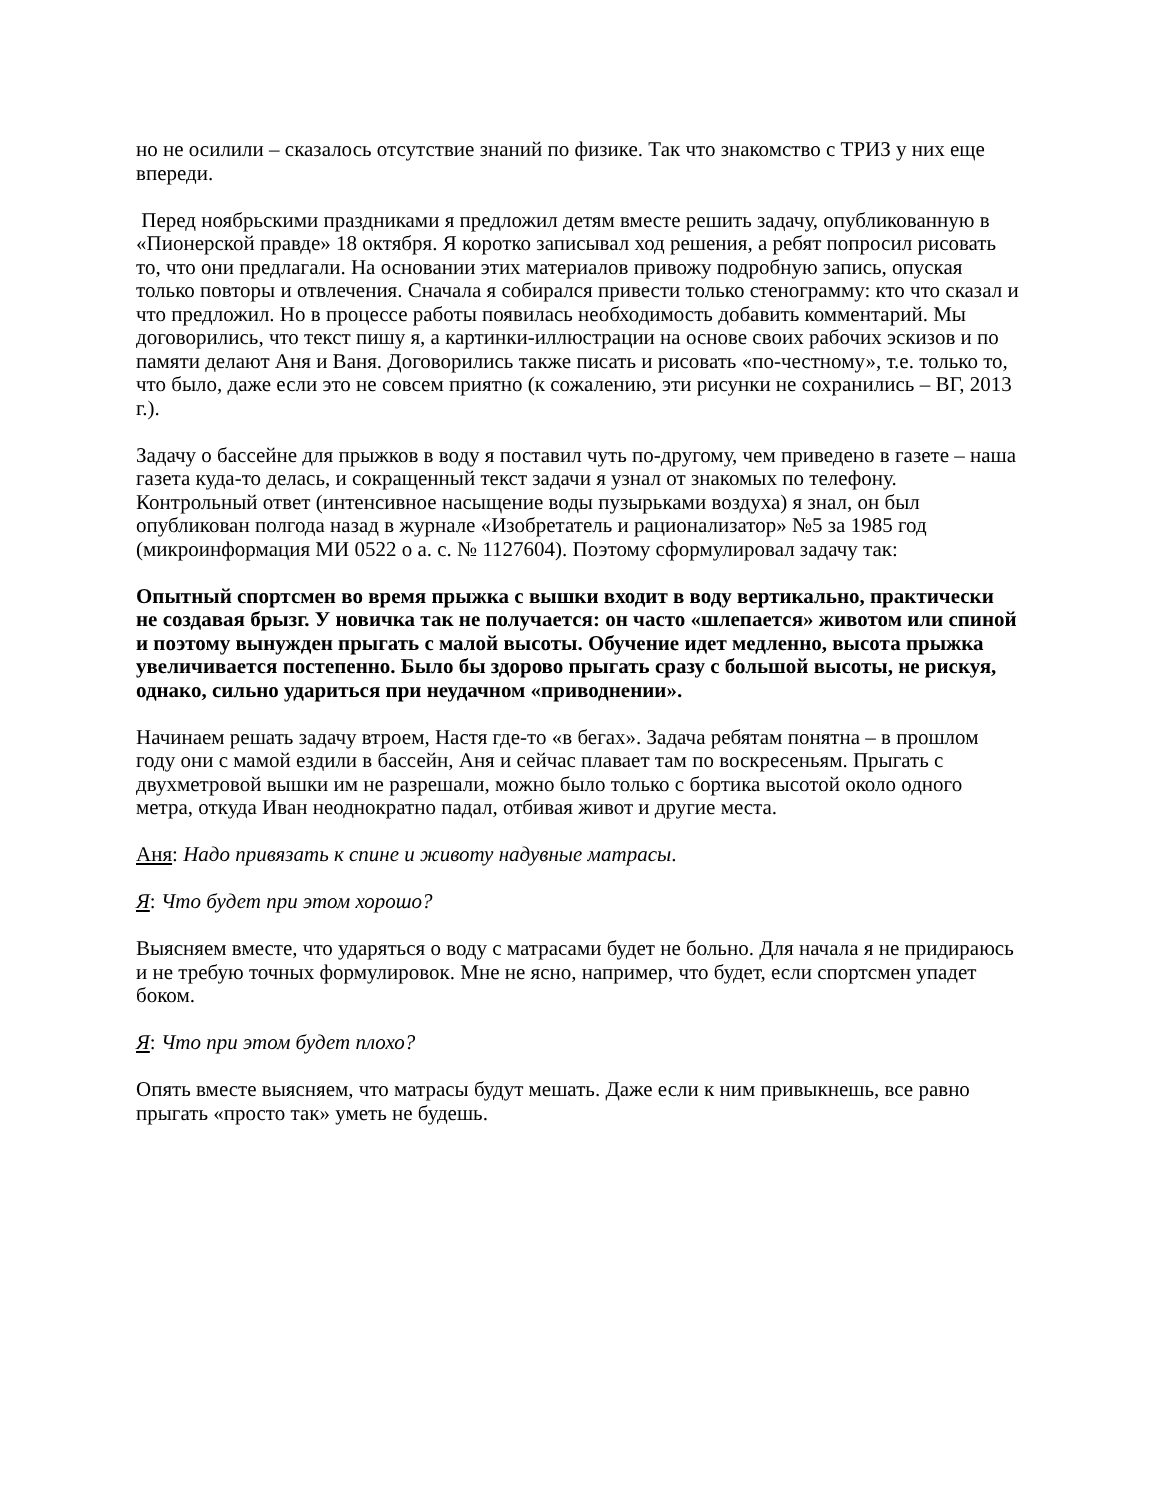но не осилили – сказалось отсутствие знаний по физике. Так что знакомство с ТРИЗ у них еще впереди.
Перед ноябрьскими праздниками я предложил детям вместе решить задачу, опубликованную в «Пионерской правде» 18 октября. Я коротко записывал ход решения, а ребят попросил рисовать то, что они предлагали. На основании этих материалов привожу подробную запись, опуская только повторы и отвлечения. Сначала я собирался привести только стенограмму: кто что сказал и что предложил. Но в процессе работы появилась необходимость добавить комментарий. Мы договорились, что текст пишу я, а картинки-иллюстрации на основе своих рабочих эскизов и по памяти делают Аня и Ваня. Договорились также писать и рисовать «по-честному», т.е. только то, что было, даже если это не совсем приятно (к сожалению, эти рисунки не сохранились – ВГ, 2013 г.).
Задачу о бассейне для прыжков в воду я поставил чуть по-другому, чем приведено в газете – наша газета куда-то делась, и сокращенный текст задачи я узнал от знакомых по телефону. Контрольный ответ (интенсивное насыщение воды пузырьками воздуха) я знал, он был опубликован полгода назад в журнале «Изобретатель и рационализатор» №5 за 1985 год (микроинформация МИ 0522 о а. с. № 1127604). Поэтому сформулировал задачу так:
Опытный спортсмен во время прыжка с вышки входит в воду вертикально, практически не создавая брызг. У новичка так не получается: он часто «шлепается» животом или спиной и поэтому вынужден прыгать с малой высоты. Обучение идет медленно, высота прыжка увеличивается постепенно. Было бы здорово прыгать сразу с большой высоты, не рискуя, однако, сильно удариться при неудачном «приводнении».
Начинаем решать задачу втроем, Настя где-то «в бегах». Задача ребятам понятна – в прошлом году они с мамой ездили в бассейн, Аня и сейчас плавает там по воскресеньям. Прыгать с двухметровой вышки им не разрешали, можно было только с бортика высотой около одного метра, откуда Иван неоднократно падал, отбивая живот и другие места.
Аня: Надо привязать к спине и животу надувные матрасы.
Я: Что будет при этом хорошо?
Выясняем вместе, что ударяться о воду с матрасами будет не больно. Для начала я не придираюсь и не требую точных формулировок. Мне не ясно, например, что будет, если спортсмен упадет боком.
Я: Что при этом будет плохо?
Опять вместе выясняем, что матрасы будут мешать. Даже если к ним привыкнешь, все равно прыгать «просто так» уметь не будешь.